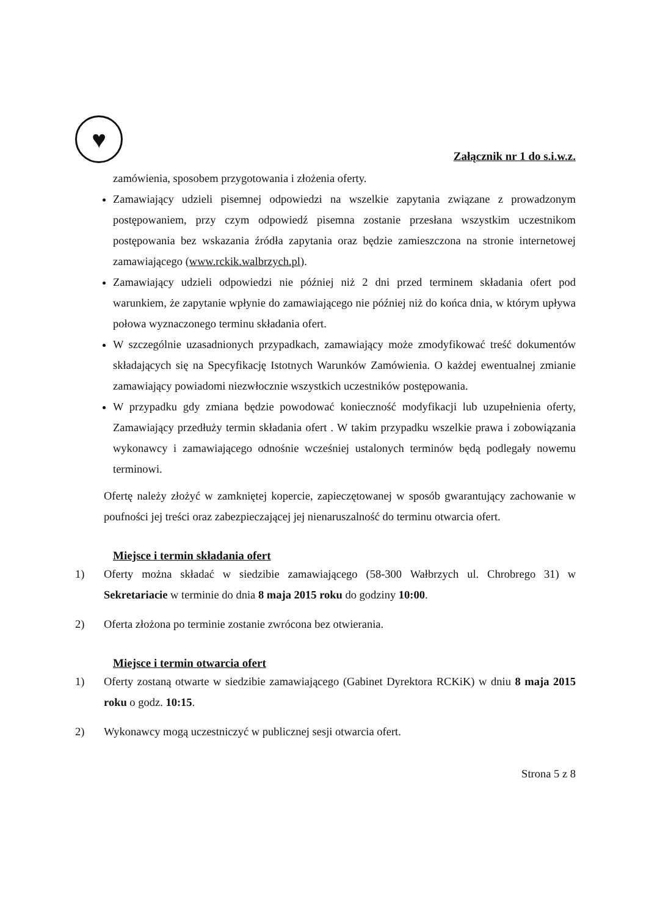♥
Załącznik nr 1 do s.i.w.z.
zamówienia, sposobem przygotowania i złożenia oferty.
Zamawiający udzieli pisemnej odpowiedzi na wszelkie zapytania związane z prowadzonym postępowaniem, przy czym odpowiedź pisemna zostanie przesłana wszystkim uczestnikom postępowania bez wskazania źródła zapytania oraz będzie zamieszczona na stronie internetowej zamawiającego (www.rckik.walbrzych.pl).
Zamawiający udzieli odpowiedzi nie później niż 2 dni przed terminem składania ofert pod warunkiem, że zapytanie wpłynie do zamawiającego nie później niż do końca dnia, w którym upływa połowa wyznaczonego terminu składania ofert.
W szczególnie uzasadnionych przypadkach, zamawiający może zmodyfikować treść dokumentów składających się na Specyfikację Istotnych Warunków Zamówienia. O każdej ewentualnej zmianie zamawiający powiadomi niezwłocznie wszystkich uczestników postępowania.
W przypadku gdy zmiana będzie powodować konieczność modyfikacji lub uzupełnienia oferty, Zamawiający przedłuży termin składania ofert . W takim przypadku wszelkie prawa i zobowiązania wykonawcy i zamawiającego odnośnie wcześniej ustalonych terminów będą podlegały nowemu terminowi.
Ofertę należy złożyć w zamkniętej kopercie, zapieczętowanej w sposób gwarantujący zachowanie w poufności jej treści oraz zabezpieczającej jej nienaruszalność do terminu otwarcia ofert.
Miejsce i termin składania ofert
1) Oferty można składać w siedzibie zamawiającego (58-300 Wałbrzych ul. Chrobrego 31) w Sekretariacie w terminie do dnia 8 maja 2015 roku do godziny 10:00.
2) Oferta złożona po terminie zostanie zwrócona bez otwierania.
Miejsce i termin otwarcia ofert
1) Oferty zostaną otwarte w siedzibie zamawiającego (Gabinet Dyrektora RCKiK) w dniu 8 maja 2015 roku o godz. 10:15.
2) Wykonawcy mogą uczestniczyć w publicznej sesji otwarcia ofert.
Strona 5 z 8